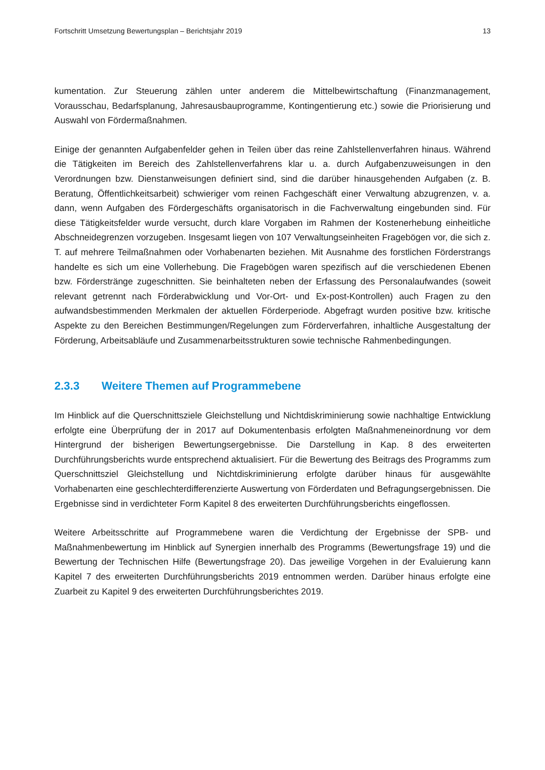Fortschritt Umsetzung Bewertungsplan – Berichtsjahr 2019 13
kumentation. Zur Steuerung zählen unter anderem die Mittelbewirtschaftung (Finanzmanagement, Vorausschau, Bedarfsplanung, Jahresausbauprogramme, Kontingentierung etc.) sowie die Priorisierung und Auswahl von Fördermaßnahmen.
Einige der genannten Aufgabenfelder gehen in Teilen über das reine Zahlstellenverfahren hinaus. Während die Tätigkeiten im Bereich des Zahlstellenverfahrens klar u. a. durch Aufgabenzuweisungen in den Verordnungen bzw. Dienstanweisungen definiert sind, sind die darüber hinausgehenden Aufgaben (z. B. Beratung, Öffentlichkeitsarbeit) schwieriger vom reinen Fachgeschäft einer Verwaltung abzugrenzen, v. a. dann, wenn Aufgaben des Fördergeschäfts organisatorisch in die Fachverwaltung eingebunden sind. Für diese Tätigkeitsfelder wurde versucht, durch klare Vorgaben im Rahmen der Kostenerhebung einheitliche Abschneidegrenzen vorzugeben. Insgesamt liegen von 107 Verwaltungseinheiten Fragebögen vor, die sich z. T. auf mehrere Teilmaßnahmen oder Vorhabenarten beziehen. Mit Ausnahme des forstlichen Förderstrangs handelte es sich um eine Vollerhebung. Die Fragebögen waren spezifisch auf die verschiedenen Ebenen bzw. Förderstränge zugeschnitten. Sie beinhalteten neben der Erfassung des Personalaufwandes (soweit relevant getrennt nach Förderabwicklung und Vor-Ort- und Ex-post-Kontrollen) auch Fragen zu den aufwandsbestimmenden Merkmalen der aktuellen Förderperiode. Abgefragt wurden positive bzw. kritische Aspekte zu den Bereichen Bestimmungen/Regelungen zum Förderverfahren, inhaltliche Ausgestaltung der Förderung, Arbeitsabläufe und Zusammenarbeitsstrukturen sowie technische Rahmenbedingungen.
2.3.3 Weitere Themen auf Programmebene
Im Hinblick auf die Querschnittsziele Gleichstellung und Nichtdiskriminierung sowie nachhaltige Entwicklung erfolgte eine Überprüfung der in 2017 auf Dokumentenbasis erfolgten Maßnahmeneinordnung vor dem Hintergrund der bisherigen Bewertungsergebnisse. Die Darstellung in Kap. 8 des erweiterten Durchführungsberichts wurde entsprechend aktualisiert. Für die Bewertung des Beitrags des Programms zum Querschnittsziel Gleichstellung und Nichtdiskriminierung erfolgte darüber hinaus für ausgewählte Vorhabenarten eine geschlechterdifferenzierte Auswertung von Förderdaten und Befragungsergebnissen. Die Ergebnisse sind in verdichteter Form Kapitel 8 des erweiterten Durchführungsberichts eingeflossen.
Weitere Arbeitsschritte auf Programmebene waren die Verdichtung der Ergebnisse der SPB- und Maßnahmenbewertung im Hinblick auf Synergien innerhalb des Programms (Bewertungsfrage 19) und die Bewertung der Technischen Hilfe (Bewertungsfrage 20). Das jeweilige Vorgehen in der Evaluierung kann Kapitel 7 des erweiterten Durchführungsberichts 2019 entnommen werden. Darüber hinaus erfolgte eine Zuarbeit zu Kapitel 9 des erweiterten Durchführungsberichtes 2019.